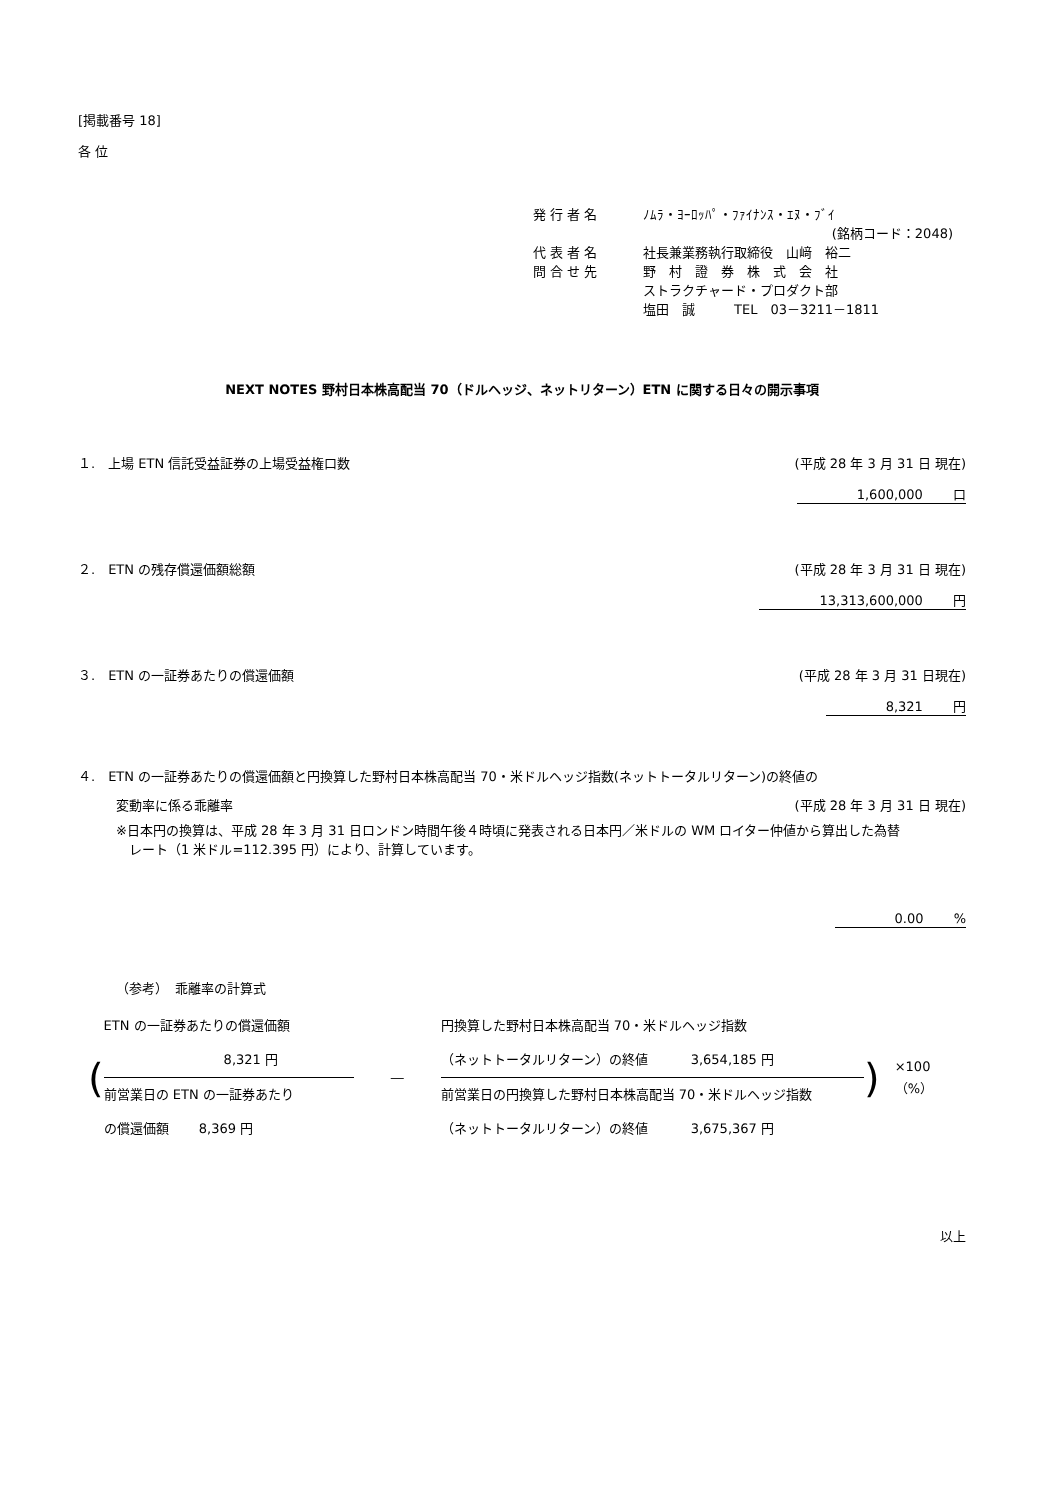[掲載番号 18]
各 位
発 行 者 名 ﾉﾑﾗ・ﾖｰﾛｯﾊﾟ・ﾌｧｲﾅﾝｽ・ｴﾇ・ﾌﾞｲ
(銘柄コード：2048)
代 表 者 名 社長兼業務執行取締役　山﨑　裕二
問 合 せ 先 野　村　證　券　株　式　会　社
ストラクチャード・プロダクト部
塩田　誠　　　TEL　03－3211－1811
NEXT NOTES 野村日本株高配当 70（ドルヘッジ、ネットリターン）ETN に関する日々の開示事項
１.　上場 ETN 信託受益証券の上場受益権口数 (平成 28 年 3 月 31 日 現在)
1,600,000　　 口
２.　ETN の残存償還価額総額 (平成 28 年 3 月 31 日 現在)
13,313,600,000　　 円
３.　ETN の一証券あたりの償還価額 (平成 28 年 3 月 31 日現在)
8,321　　 円
４.　ETN の一証券あたりの償還価額と円換算した野村日本株高配当 70・米ドルヘッジ指数(ネットトータルリターン)の終値の
変動率に係る乖離率 (平成 28 年 3 月 31 日 現在)
※日本円の換算は、平成 28 年 3 月 31 日ロンドン時間午後４時頃に発表される日本円／米ドルの WM ロイター仲値から算出した為替
　レート（1 米ドル=112.395 円）により、計算しています。
0.00　　 %
（参考）　乖離率の計算式
(
ETN の一証券あたりの償還価額
8,321 円
前営業日の ETN の一証券あたり
の償還価額　　 8,369 円
―
円換算した野村日本株高配当 70・米ドルヘッジ指数
（ネットトータルリターン）の終値　　　 3,654,185 円
前営業日の円換算した野村日本株高配当 70・米ドルヘッジ指数
（ネットトータルリターン）の終値　　　 3,675,367 円
) ×100（%）
以上